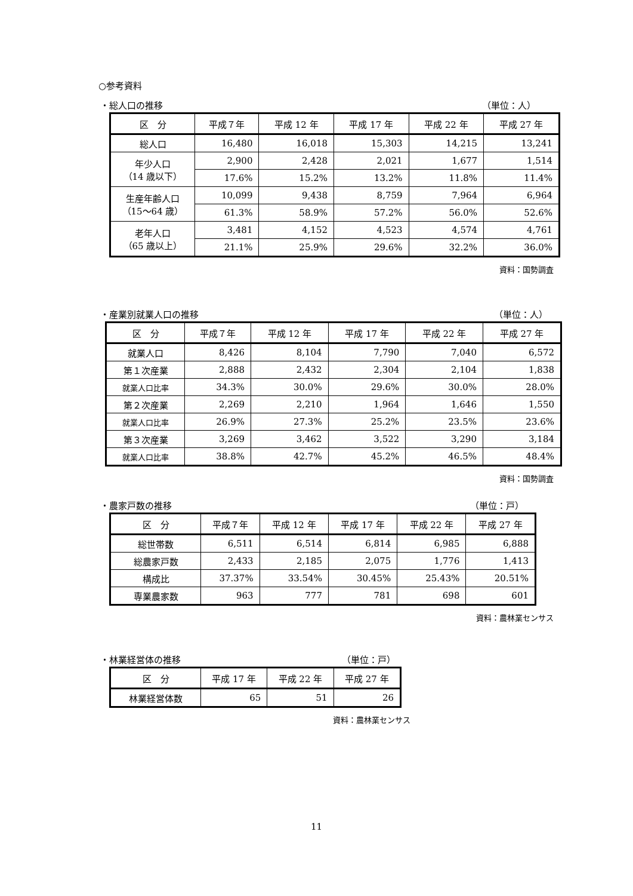○参考資料
・総人口の推移 （単位：人）
| 区 分 | 平成７年 | 平成 12 年 | 平成 17 年 | 平成 22 年 | 平成 27 年 |
| --- | --- | --- | --- | --- | --- |
| 総人口 | 16,480 | 16,018 | 15,303 | 14,215 | 13,241 |
| 年少人口 （14 歳以下） | 2,900 | 2,428 | 2,021 | 1,677 | 1,514 |
| | 17.6% | 15.2% | 13.2% | 11.8% | 11.4% |
| 生産年齢人口 （15～64 歳） | 10,099 | 9,438 | 8,759 | 7,964 | 6,964 |
| | 61.3% | 58.9% | 57.2% | 56.0% | 52.6% |
| 老年人口 （65 歳以上） | 3,481 | 4,152 | 4,523 | 4,574 | 4,761 |
| | 21.1% | 25.9% | 29.6% | 32.2% | 36.0% |
資料：国勢調査
・産業別就業人口の推移 （単位：人）
| 区 分 | 平成７年 | 平成 12 年 | 平成 17 年 | 平成 22 年 | 平成 27 年 |
| --- | --- | --- | --- | --- | --- |
| 就業人口 | 8,426 | 8,104 | 7,790 | 7,040 | 6,572 |
| 第１次産業 | 2,888 | 2,432 | 2,304 | 2,104 | 1,838 |
| 就業人口比率 | 34.3% | 30.0% | 29.6% | 30.0% | 28.0% |
| 第２次産業 | 2,269 | 2,210 | 1,964 | 1,646 | 1,550 |
| 就業人口比率 | 26.9% | 27.3% | 25.2% | 23.5% | 23.6% |
| 第３次産業 | 3,269 | 3,462 | 3,522 | 3,290 | 3,184 |
| 就業人口比率 | 38.8% | 42.7% | 45.2% | 46.5% | 48.4% |
資料：国勢調査
・農家戸数の推移 （単位：戸）
| 区 分 | 平成７年 | 平成 12 年 | 平成 17 年 | 平成 22 年 | 平成 27 年 |
| --- | --- | --- | --- | --- | --- |
| 総世帯数 | 6,511 | 6,514 | 6,814 | 6,985 | 6,888 |
| 総農家戸数 | 2,433 | 2,185 | 2,075 | 1,776 | 1,413 |
| 構成比 | 37.37% | 33.54% | 30.45% | 25.43% | 20.51% |
| 専業農家数 | 963 | 777 | 781 | 698 | 601 |
資料：農林業センサス
・林業経営体の推移 （単位：戸）
| 区 分 | 平成 17 年 | 平成 22 年 | 平成 27 年 |
| --- | --- | --- | --- |
| 林業経営体数 | 65 | 51 | 26 |
資料：農林業センサス
11